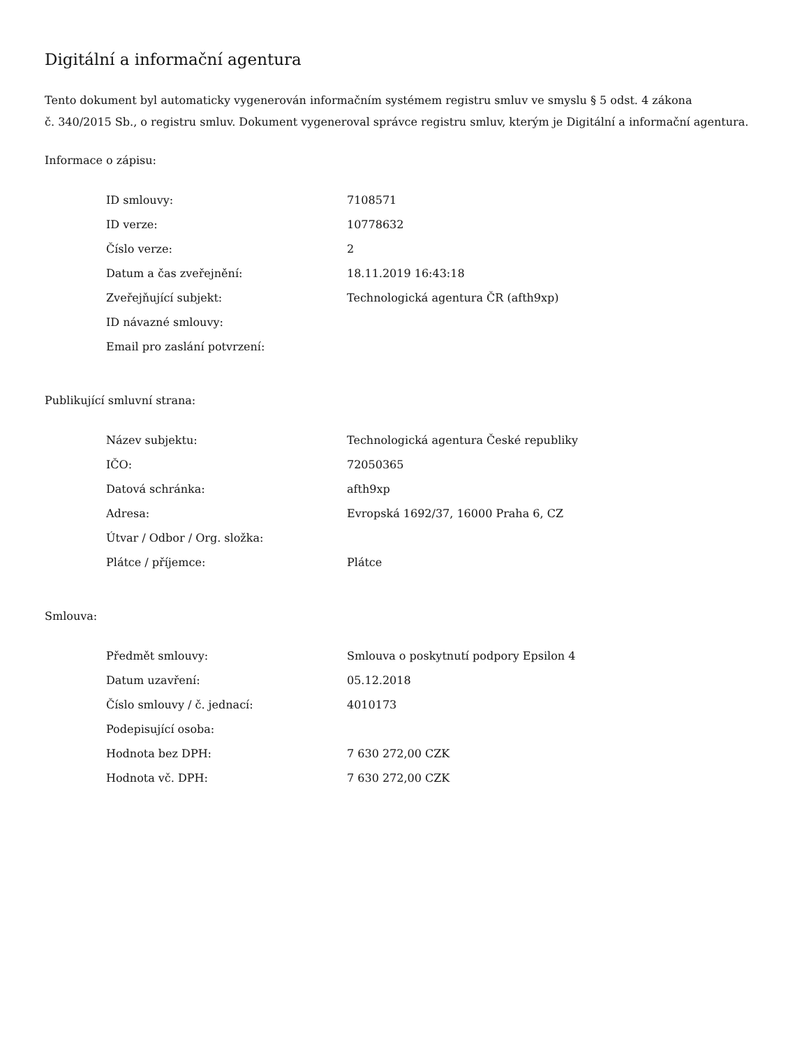Digitální a informační agentura
Tento dokument byl automaticky vygenerován informačním systémem registru smluv ve smyslu § 5 odst. 4 zákona
č. 340/2015 Sb., o registru smluv. Dokument vygeneroval správce registru smluv, kterým je Digitální a informační agentura.
Informace o zápisu:
| ID smlouvy: | 7108571 |
| ID verze: | 10778632 |
| Číslo verze: | 2 |
| Datum a čas zveřejnění: | 18.11.2019 16:43:18 |
| Zveřejňující subjekt: | Technologická agentura ČR (afth9xp) |
| ID návazné smlouvy: | |
| Email pro zaslání potvrzení: | |
Publikující smluvní strana:
| Název subjektu: | Technologická agentura České republiky |
| IČO: | 72050365 |
| Datová schránka: | afth9xp |
| Adresa: | Evropská 1692/37, 16000 Praha 6, CZ |
| Útvar / Odbor / Org. složka: | |
| Plátce / příjemce: | Plátce |
Smlouva:
| Předmět smlouvy: | Smlouva o poskytnutí podpory Epsilon 4 |
| Datum uzavření: | 05.12.2018 |
| Číslo smlouvy / č. jednací: | 4010173 |
| Podepisující osoba: | |
| Hodnota bez DPH: | 7 630 272,00 CZK |
| Hodnota vč. DPH: | 7 630 272,00 CZK |